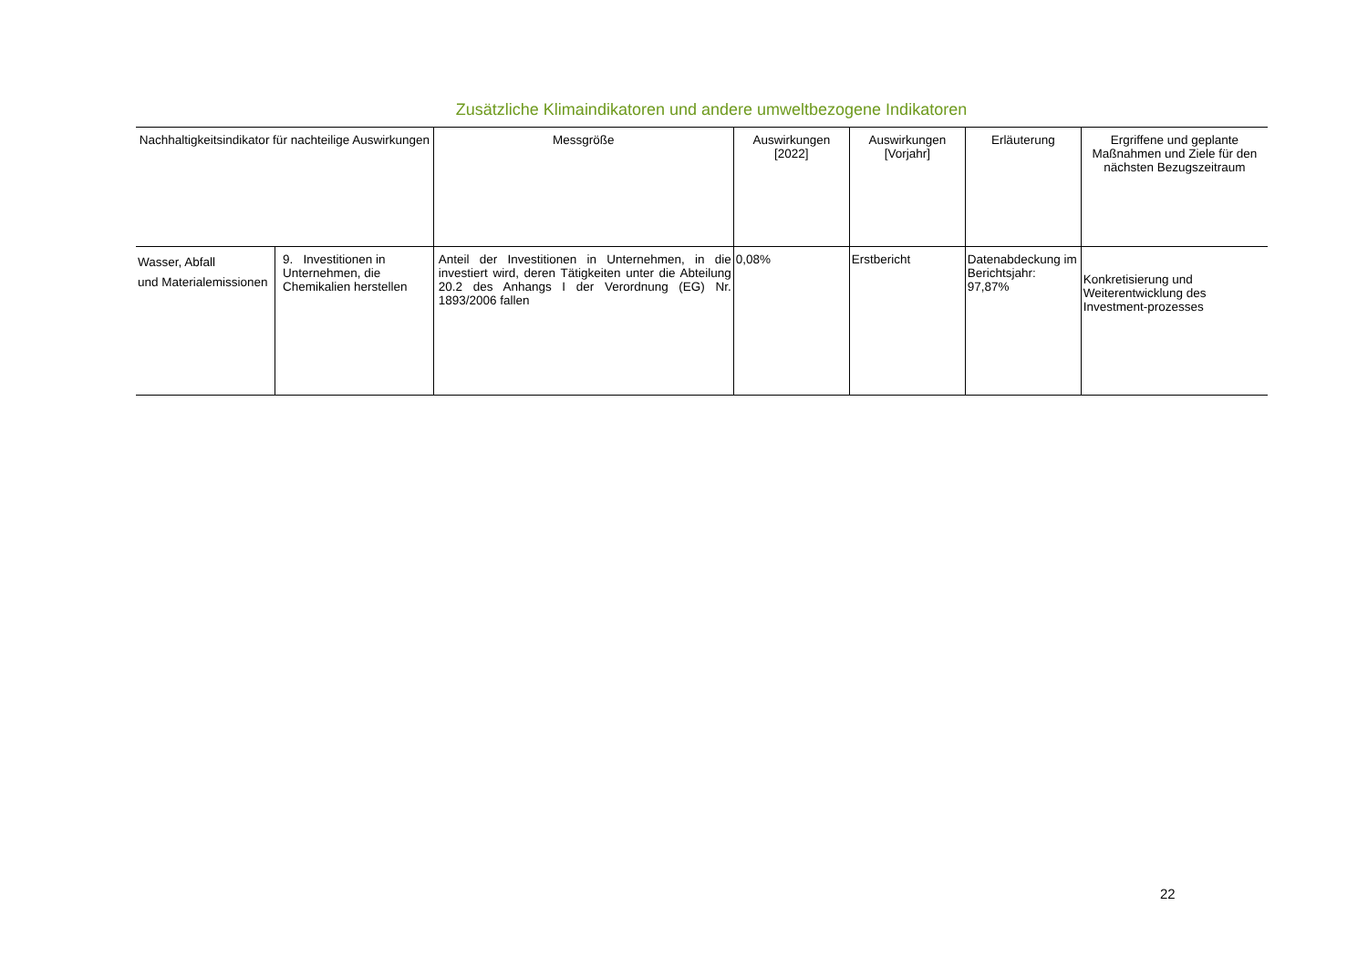Zusätzliche Klimaindikatoren und andere umweltbezogene Indikatoren
| Nachhaltigkeitsindikator für nachteilige Auswirkungen | | Messgröße | Auswirkungen [2022] | Auswirkungen [Vorjahr] | Erläuterung | Ergriffene und geplante Maßnahmen und Ziele für den nächsten Bezugszeitraum |
| --- | --- | --- | --- | --- | --- | --- |
| Wasser, Abfall und Materialemissionen | 9. Investitionen in Unternehmen, die Chemikalien herstellen | Anteil der Investitionen in Unternehmen, in die investiert wird, deren Tätigkeiten unter die Abteilung 20.2 des Anhangs I der Verordnung (EG) Nr. 1893/2006 fallen | 0,08% | Erstbericht | Datenabdeckung im Berichtsjahr: 97,87% | Konkretisierung und Weiterentwicklung des Investment-prozesses |
22